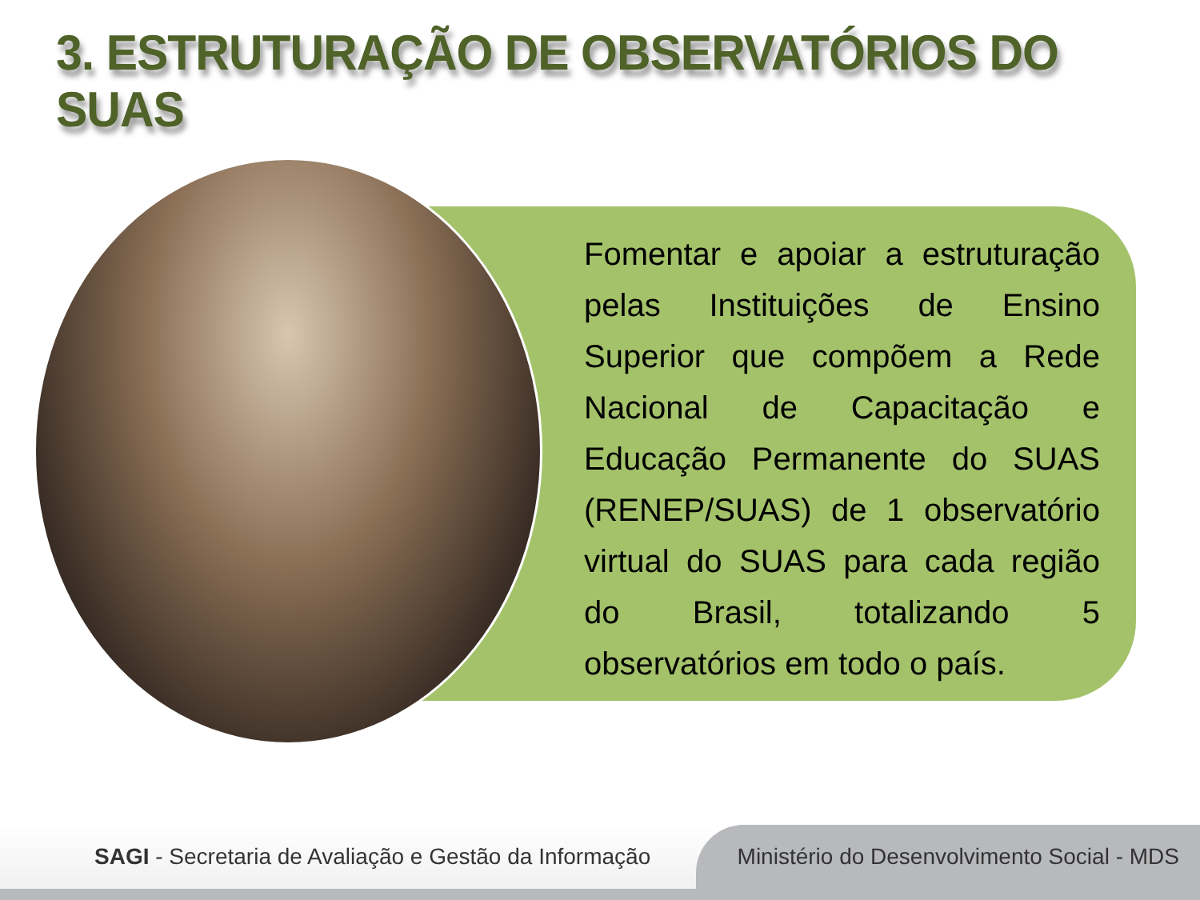3. ESTRUTURAÇÃO DE OBSERVATÓRIOS DO SUAS
Fomentar e apoiar a estruturação pelas Instituições de Ensino Superior que compõem a Rede Nacional de Capacitação e Educação Permanente do SUAS (RENEP/SUAS) de 1 observatório virtual do SUAS para cada região do Brasil, totalizando 5 observatórios em todo o país.
SAGI - Secretaria de Avaliação e Gestão da Informação
Ministério do Desenvolvimento Social - MDS